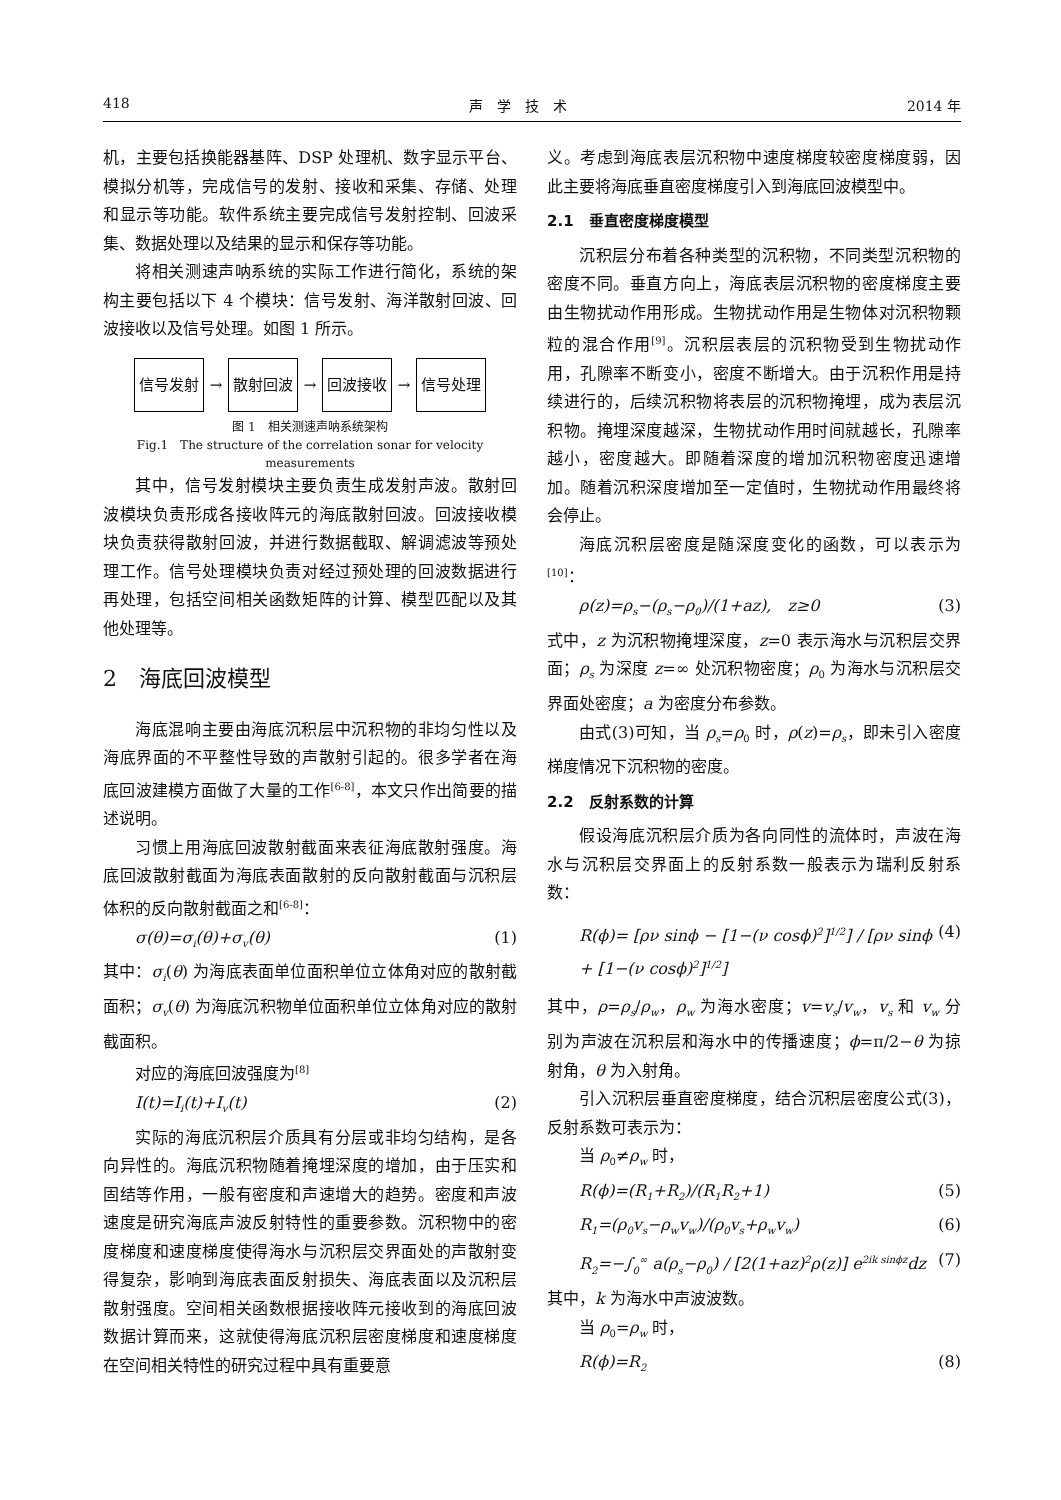418 声　学　技　术 2014 年
机，主要包括换能器基阵、DSP 处理机、数字显示平台、模拟分机等，完成信号的发射、接收和采集、存储、处理和显示等功能。软件系统主要完成信号发射控制、回波采集、数据处理以及结果的显示和保存等功能。
将相关测速声呐系统的实际工作进行简化，系统的架构主要包括以下 4 个模块：信号发射、海洋散射回波、回波接收以及信号处理。如图 1 所示。
信号发射 → 散射回波 → 回波接收 → 信号处理
图 1　相关测速声呐系统架构
Fig.1　The structure of the correlation sonar for velocity measurements
其中，信号发射模块主要负责生成发射声波。散射回波模块负责形成各接收阵元的海底散射回波。回波接收模块负责获得散射回波，并进行数据截取、解调滤波等预处理工作。信号处理模块负责对经过预处理的回波数据进行再处理，包括空间相关函数矩阵的计算、模型匹配以及其他处理等。
2　海底回波模型
海底混响主要由海底沉积层中沉积物的非均匀性以及海底界面的不平整性导致的声散射引起的。很多学者在海底回波建模方面做了大量的工作<sup>[6-8]</sup>，本文只作出简要的描述说明。
习惯上用海底回波散射截面来表征海底散射强度。海底回波散射截面为海底表面散射的反向散射截面与沉积层体积的反向散射截面之和<sup>[6-8]</sup>：
σ(θ)=σ<sub>i</sub>(θ)+σ<sub>v</sub>(θ) (1)
其中：σ<sub>i</sub>(θ) 为海底表面单位面积单位立体角对应的散射截面积；σ<sub>v</sub>(θ) 为海底沉积物单位面积单位立体角对应的散射截面积。
对应的海底回波强度为<sup>[8]</sup>
I(t)=I<sub>i</sub>(t)+I<sub>v</sub>(t) (2)
实际的海底沉积层介质具有分层或非均匀结构，是各向异性的。海底沉积物随着掩埋深度的增加，由于压实和固结等作用，一般有密度和声速增大的趋势。密度和声波速度是研究海底声波反射特性的重要参数。沉积物中的密度梯度和速度梯度使得海水与沉积层交界面处的声散射变得复杂，影响到海底表面反射损失、海底表面以及沉积层散射强度。空间相关函数根据接收阵元接收到的海底回波数据计算而来，这就使得海底沉积层密度梯度和速度梯度在空间相关特性的研究过程中具有重要意
义。考虑到海底表层沉积物中速度梯度较密度梯度弱，因此主要将海底垂直密度梯度引入到海底回波模型中。
2.1　垂直密度梯度模型
沉积层分布着各种类型的沉积物，不同类型沉积物的密度不同。垂直方向上，海底表层沉积物的密度梯度主要由生物扰动作用形成。生物扰动作用是生物体对沉积物颗粒的混合作用<sup>[9]</sup>。沉积层表层的沉积物受到生物扰动作用，孔隙率不断变小，密度不断增大。由于沉积作用是持续进行的，后续沉积物将表层的沉积物掩埋，成为表层沉积物。掩埋深度越深，生物扰动作用时间就越长，孔隙率越小，密度越大。即随着深度的增加沉积物密度迅速增加。随着沉积深度增加至一定值时，生物扰动作用最终将会停止。
海底沉积层密度是随深度变化的函数，可以表示为<sup>[10]</sup>：
ρ(z)=ρ<sub>s</sub>−(ρ<sub>s</sub>−ρ<sub>0</sub>)/(1+az),　z≥0 (3)
式中，z 为沉积物掩埋深度，z=0 表示海水与沉积层交界面；ρ<sub>s</sub> 为深度 z=∞ 处沉积物密度；ρ<sub>0</sub> 为海水与沉积层交界面处密度；a 为密度分布参数。
由式(3)可知，当 ρ<sub>s</sub>=ρ<sub>0</sub> 时，ρ(z)=ρ<sub>s</sub>，即未引入密度梯度情况下沉积物的密度。
2.2　反射系数的计算
假设海底沉积层介质为各向同性的流体时，声波在海水与沉积层交界面上的反射系数一般表示为瑞利反射系数：
R(ϕ)= [ρν sinϕ − [1−(ν cosϕ)<sup>2</sup>]<sup>1/2</sup>] / [ρν sinϕ + [1−(ν cosϕ)<sup>2</sup>]<sup>1/2</sup>] (4)
其中，ρ=ρ<sub>s</sub>/ρ<sub>w</sub>，ρ<sub>w</sub> 为海水密度；v=v<sub>s</sub>/v<sub>w</sub>，v<sub>s</sub> 和 v<sub>w</sub> 分别为声波在沉积层和海水中的传播速度；ϕ=π/2−θ 为掠射角，θ 为入射角。
引入沉积层垂直密度梯度，结合沉积层密度公式(3)，反射系数可表示为：
当 ρ<sub>0</sub>≠ρ<sub>w</sub> 时，
R(ϕ)=(R<sub>1</sub>+R<sub>2</sub>)/(R<sub>1</sub>R<sub>2</sub>+1) (5)
R<sub>1</sub>=(ρ<sub>0</sub>v<sub>s</sub>−ρ<sub>w</sub>v<sub>w</sub>)/(ρ<sub>0</sub>v<sub>s</sub>+ρ<sub>w</sub>v<sub>w</sub>) (6)
R<sub>2</sub>=−∫<sub>0</sub><sup>∞</sup> a(ρ<sub>s</sub>−ρ<sub>0</sub>) / [2(1+az)<sup>2</sup>ρ(z)] e<sup>2ik sinϕz</sup>dz (7)
其中，k 为海水中声波波数。
当 ρ<sub>0</sub>=ρ<sub>w</sub> 时，
R(ϕ)=R<sub>2</sub> (8)